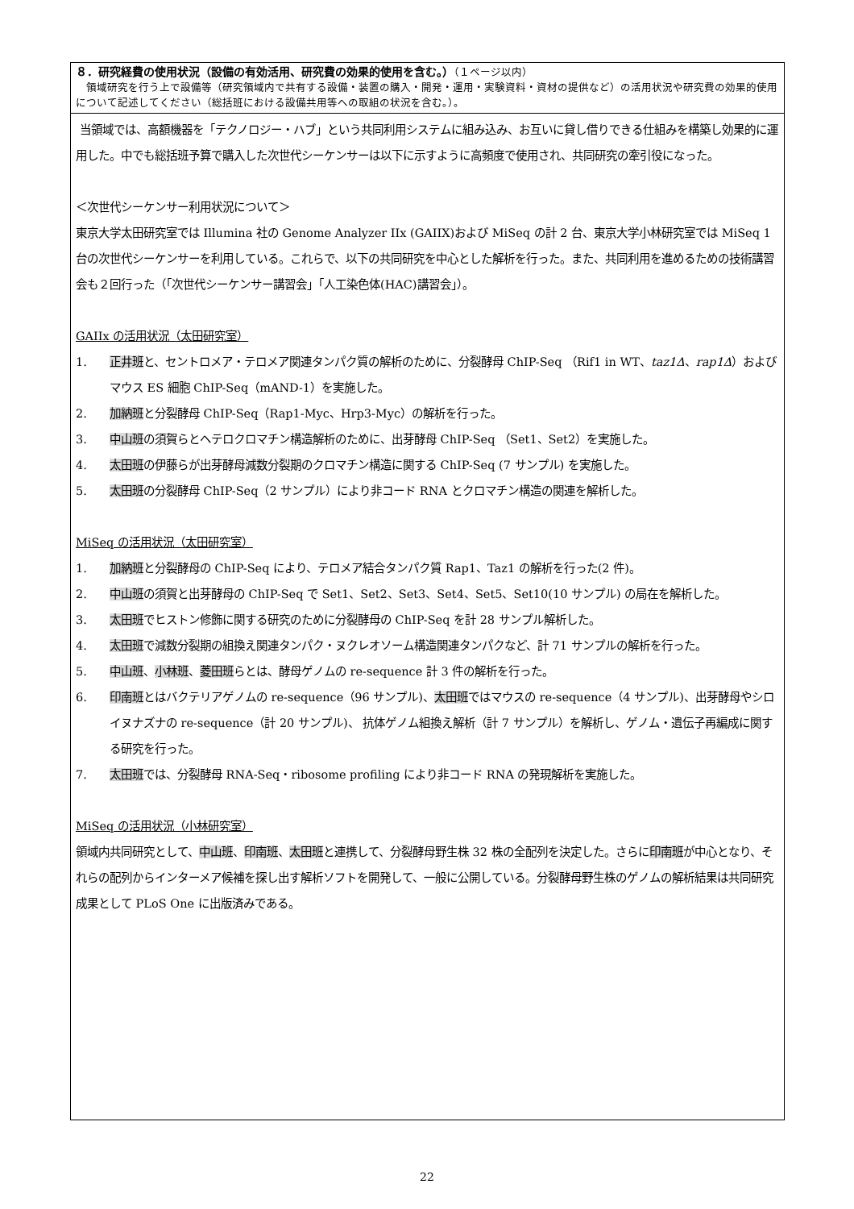８．研究経費の使用状況（設備の有効活用、研究費の効果的使用を含む。）（１ページ以内）
　領域研究を行う上で設備等（研究領域内で共有する設備・装置の購入・開発・運用・実験資料・資材の提供など）の活用状況や研究費の効果的使用について記述してください（総括班における設備共用等への取組の状況を含む。）。
当領域では、高額機器を「テクノロジー・ハブ」という共同利用システムに組み込み、お互いに貸し借りできる仕組みを構築し効果的に運用した。中でも総括班予算で購入した次世代シーケンサーは以下に示すように高頻度で使用され、共同研究の牽引役になった。
＜次世代シーケンサー利用状況について＞
東京大学太田研究室では Illumina 社の Genome Analyzer IIx (GAIIX)および MiSeq の計 2 台、東京大学小林研究室では MiSeq 1 台の次世代シーケンサーを利用している。これらで、以下の共同研究を中心とした解析を行った。また、共同利用を進めるための技術講習会も２回行った（「次世代シーケンサー講習会」「人工染色体(HAC)講習会」）。
GAIIx の活用状況（太田研究室）
1. 正井班と、セントロメア・テロメア関連タンパク質の解析のために、分裂酵母 ChIP-Seq （Rif1 in WT、taz1Δ、rap1Δ）およびマウス ES 細胞 ChIP-Seq（mAND-1）を実施した。
2. 加納班と分裂酵母 ChIP-Seq（Rap1-Myc、Hrp3-Myc）の解析を行った。
3. 中山班の須賀らとヘテロクロマチン構造解析のために、出芽酵母 ChIP-Seq （Set1、Set2）を実施した。
4. 太田班の伊藤らが出芽酵母減数分裂期のクロマチン構造に関する ChIP-Seq (7 サンプル) を実施した。
5. 太田班の分裂酵母 ChIP-Seq（2 サンプル）により非コード RNA とクロマチン構造の関連を解析した。
MiSeq の活用状況（太田研究室）
1. 加納班と分裂酵母の ChIP-Seq により、テロメア結合タンパク質 Rap1、Taz1 の解析を行った(2 件)。
2. 中山班の須賀と出芽酵母の ChIP-Seq で Set1、Set2、Set3、Set4、Set5、Set10(10 サンプル) の局在を解析した。
3. 太田班でヒストン修飾に関する研究のために分裂酵母の ChIP-Seq を計 28 サンプル解析した。
4. 太田班で減数分裂期の組換え関連タンパク・ヌクレオソーム構造関連タンパクなど、計 71 サンプルの解析を行った。
5. 中山班、小林班、菱田班らとは、酵母ゲノムの re-sequence 計 3 件の解析を行った。
6. 印南班とはバクテリアゲノムの re-sequence（96 サンプル)、太田班ではマウスの re-sequence（4 サンプル)、出芽酵母やシロイヌナズナの re-sequence（計 20 サンプル)、 抗体ゲノム組換え解析（計 7 サンプル）を解析し、ゲノム・遺伝子再編成に関する研究を行った。
7. 太田班では、分裂酵母 RNA-Seq・ribosome profiling により非コード RNA の発現解析を実施した。
MiSeq の活用状況（小林研究室）
領域内共同研究として、中山班、印南班、太田班と連携して、分裂酵母野生株 32 株の全配列を決定した。さらに印南班が中心となり、それらの配列からインターメア候補を探し出す解析ソフトを開発して、一般に公開している。分裂酵母野生株のゲノムの解析結果は共同研究成果として PLoS One に出版済みである。
22